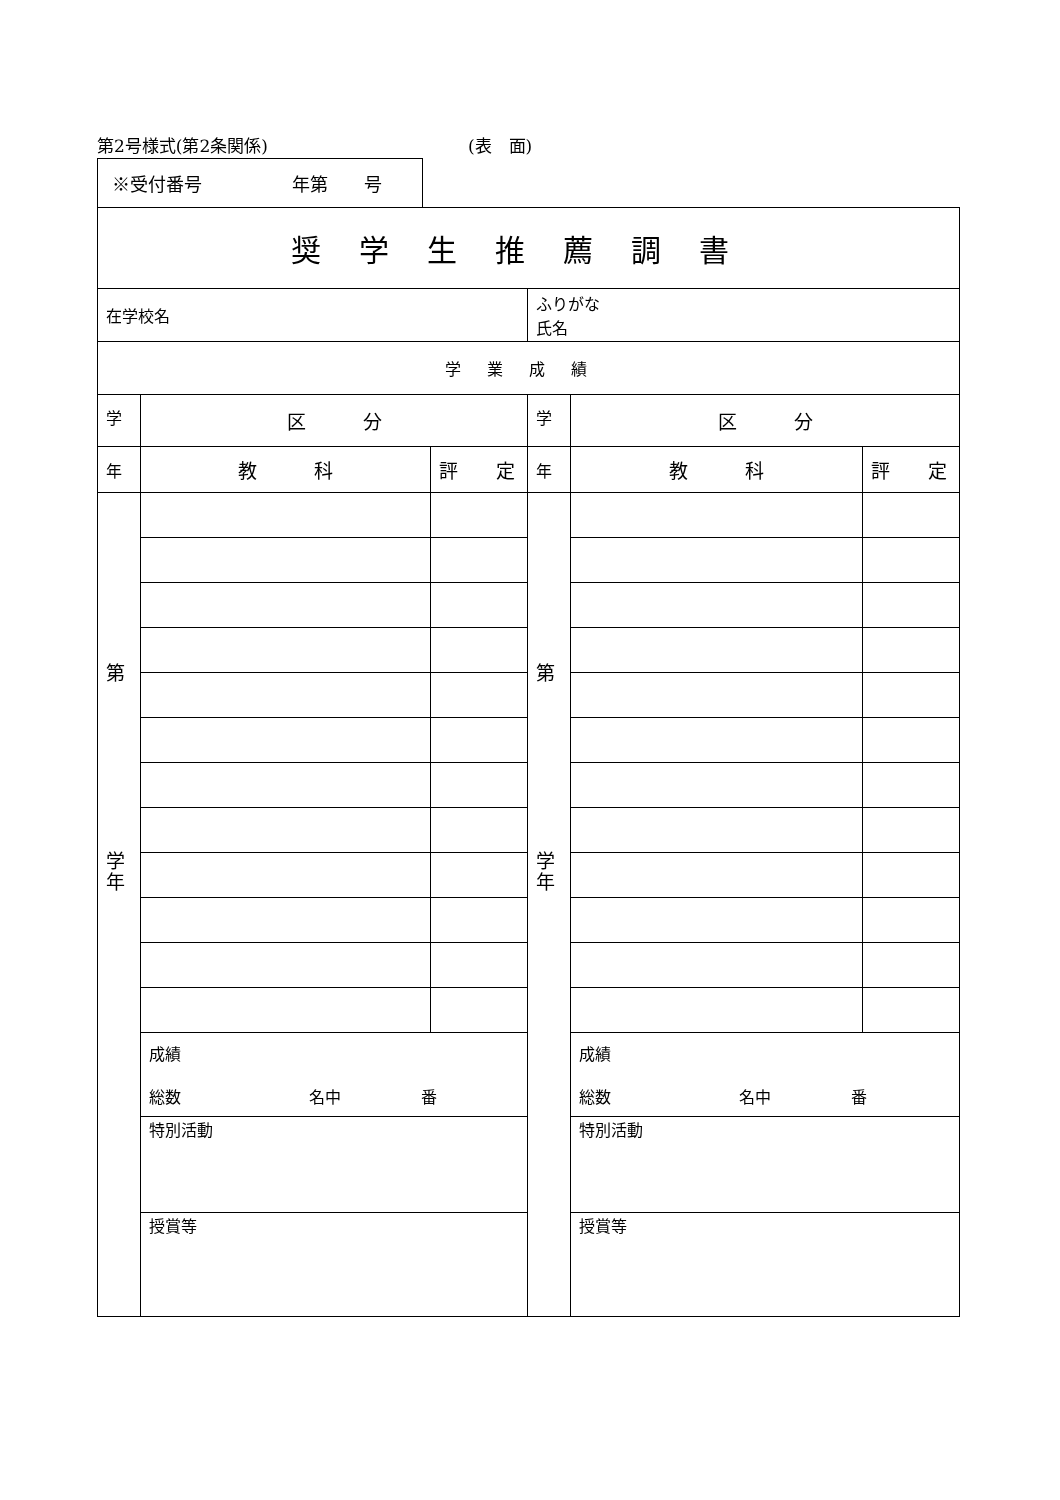第2号様式(第2条関係) (表　面)
※受付番号　　　　　年第　　号
| 奨学生推薦調書 | | | | | |
| 在学校名 | | | ふりがな 氏名 | | |
| 学業成績 | | | | | |
| 学 | 区 分 | | 学 | 区 分 | |
| 年 | 教 科 | 評 定 | 年 | 教 科 | 評 定 |
| 第 学 年 | | | 第 学 年 | | |
| | 成績 総数 名中 番 | | | 成績 総数 名中 番 | |
| | 特別活動 | | | 特別活動 | |
| | 授賞等 | | | 授賞等 | |